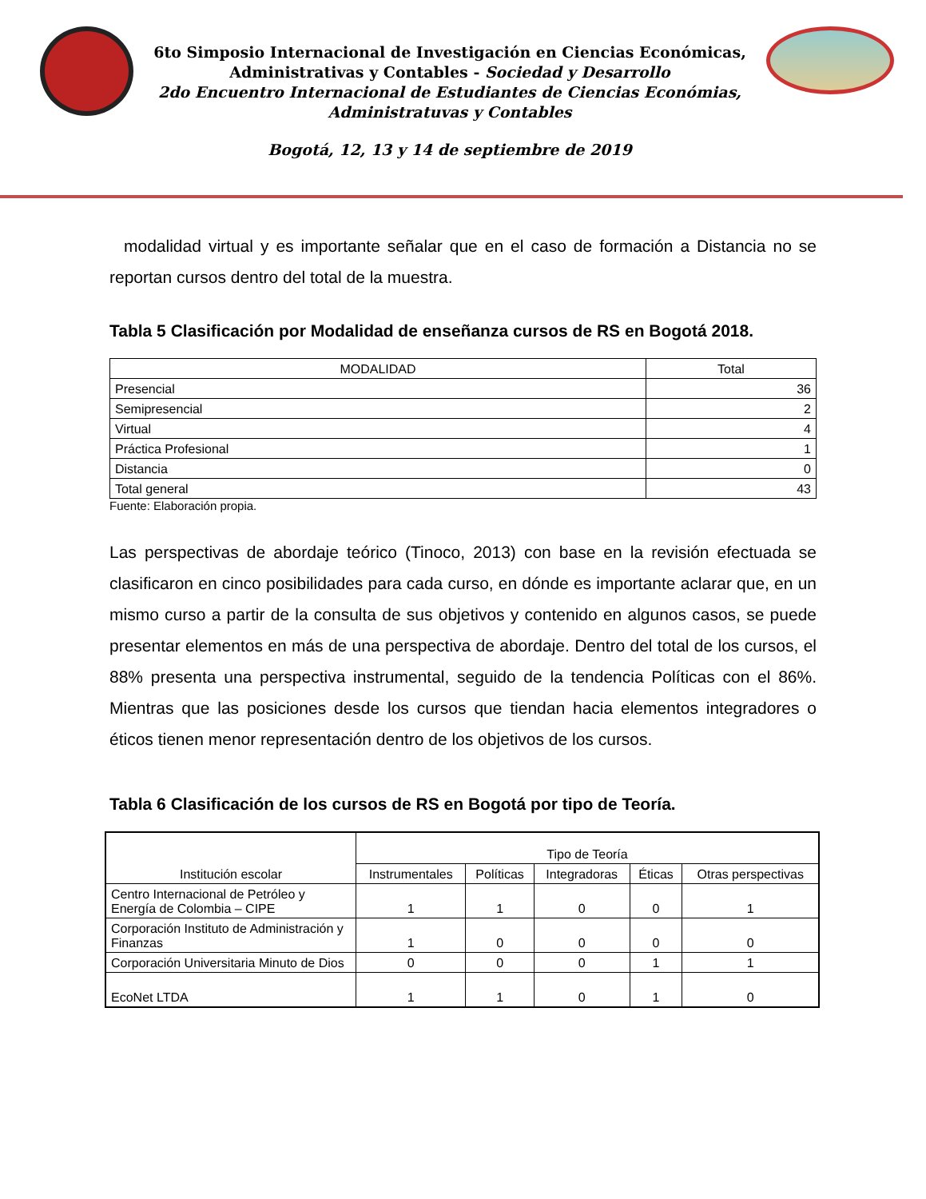6to Simposio Internacional de Investigación en Ciencias Económicas,
Administrativas y Contables - Sociedad y Desarrollo
2do Encuentro Internacional de Estudiantes de Ciencias Económias, Administratuvas y Contables
Bogotá, 12, 13 y 14 de septiembre de 2019
modalidad virtual y es importante señalar que en el caso de formación a Distancia no se reportan cursos dentro del total de la muestra.
Tabla 5 Clasificación por Modalidad de enseñanza cursos de RS en Bogotá 2018.
| MODALIDAD | Total |
| --- | --- |
| Presencial | 36 |
| Semipresencial | 2 |
| Virtual | 4 |
| Práctica Profesional | 1 |
| Distancia | 0 |
| Total general | 43 |
Fuente: Elaboración propia.
Las perspectivas de abordaje teórico (Tinoco, 2013) con base en la revisión efectuada se clasificaron en cinco posibilidades para cada curso, en dónde es importante aclarar que, en un mismo curso a partir de la consulta de sus objetivos y contenido en algunos casos, se puede presentar elementos en más de una perspectiva de abordaje. Dentro del total de los cursos, el 88% presenta una perspectiva instrumental, seguido de la tendencia Políticas con el 86%. Mientras que las posiciones desde los cursos que tiendan hacia elementos integradores o éticos tienen menor representación dentro de los objetivos de los cursos.
Tabla 6 Clasificación de los cursos de RS en Bogotá por tipo de Teoría.
| Institución escolar | Tipo de Teoría | | | | |
| --- | --- | --- | --- | --- | --- |
| | Instrumentales | Políticas | Integradoras | Éticas | Otras perspectivas |
| Centro Internacional de Petróleo y Energía de Colombia – CIPE | 1 | 1 | 0 | 0 | 1 |
| Corporación Instituto de Administración y Finanzas | 1 | 0 | 0 | 0 | 0 |
| Corporación Universitaria Minuto de Dios | 0 | 0 | 0 | 1 | 1 |
| EcoNet LTDA | 1 | 1 | 0 | 1 | 0 |